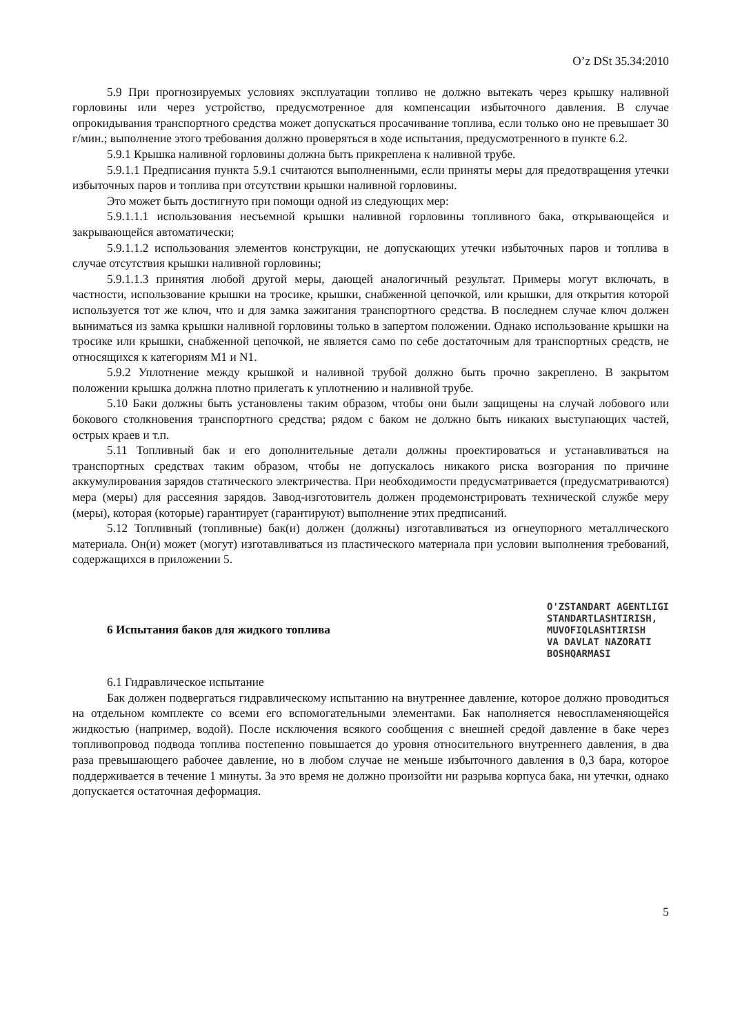O’z DSt 35.34:2010
5.9 При прогнозируемых условиях эксплуатации топливо не должно вытекать через крышку наливной горловины или через устройство, предусмотренное для компенсации избыточного давления. В случае опрокидывания транспортного средства может допускаться просачивание топлива, если только оно не превышает 30 г/мин.; выполнение этого требования должно проверяться в ходе испытания, предусмотренного в пункте 6.2.
5.9.1 Крышка наливной горловины должна быть прикреплена к наливной трубе.
5.9.1.1 Предписания пункта 5.9.1 считаются выполненными, если приняты меры для предотвращения утечки избыточных паров и топлива при отсутствии крышки наливной горловины.
Это может быть достигнуто при помощи одной из следующих мер:
5.9.1.1.1 использования несъемной крышки наливной горловины топливного бака, открывающейся и закрывающейся автоматически;
5.9.1.1.2 использования элементов конструкции, не допускающих утечки избыточных паров и топлива в случае отсутствия крышки наливной горловины;
5.9.1.1.3 принятия любой другой меры, дающей аналогичный результат. Примеры могут включать, в частности, использование крышки на тросике, крышки, снабженной цепочкой, или крышки, для открытия которой используется тот же ключ, что и для замка зажигания транспортного средства. В последнем случае ключ должен выниматься из замка крышки наливной горловины только в запертом положении. Однако использование крышки на тросике или крышки, снабженной цепочкой, не является само по себе достаточным для транспортных средств, не относящихся к категориям М1 и N1.
5.9.2 Уплотнение между крышкой и наливной трубой должно быть прочно закреплено. В закрытом положении крышка должна плотно прилегать к уплотнению и наливной трубе.
5.10 Баки должны быть установлены таким образом, чтобы они были защищены на случай лобового или бокового столкновения транспортного средства; рядом с баком не должно быть никаких выступающих частей, острых краев и т.п.
5.11 Топливный бак и его дополнительные детали должны проектироваться и устанавливаться на транспортных средствах таким образом, чтобы не допускалось никакого риска возгорания по причине аккумулирования зарядов статического электричества. При необходимости предусматривается (предусматриваются) мера (меры) для рассеяния зарядов. Завод-изготовитель должен продемонстрировать технической службе меру (меры), которая (которые) гарантирует (гарантируют) выполнение этих предписаний.
5.12 Топливный (топливные) бак(и) должен (должны) изготавливаться из огнеупорного металлического материала. Он(и) может (могут) изготавливаться из пластического материала при условии выполнения требований, содержащихся в приложении 5.
6 Испытания баков для жидкого топлива O'ZSTANDART AGENTLIGI
STANDARTLASHTIRISH,
MUVOFIQLASHTIRISH
VA DAVLAT NAZORATI
BOSHQARMASI
6.1 Гидравлическое испытание
Бак должен подвергаться гидравлическому испытанию на внутреннее давление, которое должно проводиться на отдельном комплекте со всеми его вспомогательными элементами. Бак наполняется невоспламеняющейся жидкостью (например, водой). После исключения всякого сообщения с внешней средой давление в баке через топливопровод подвода топлива постепенно повышается до уровня относительного внутреннего давления, в два раза превышающего рабочее давление, но в любом случае не меньше избыточного давления в 0,3 бара, которое поддерживается в течение 1 минуты. За это время не должно произойти ни разрыва корпуса бака, ни утечки, однако допускается остаточная деформация.
5